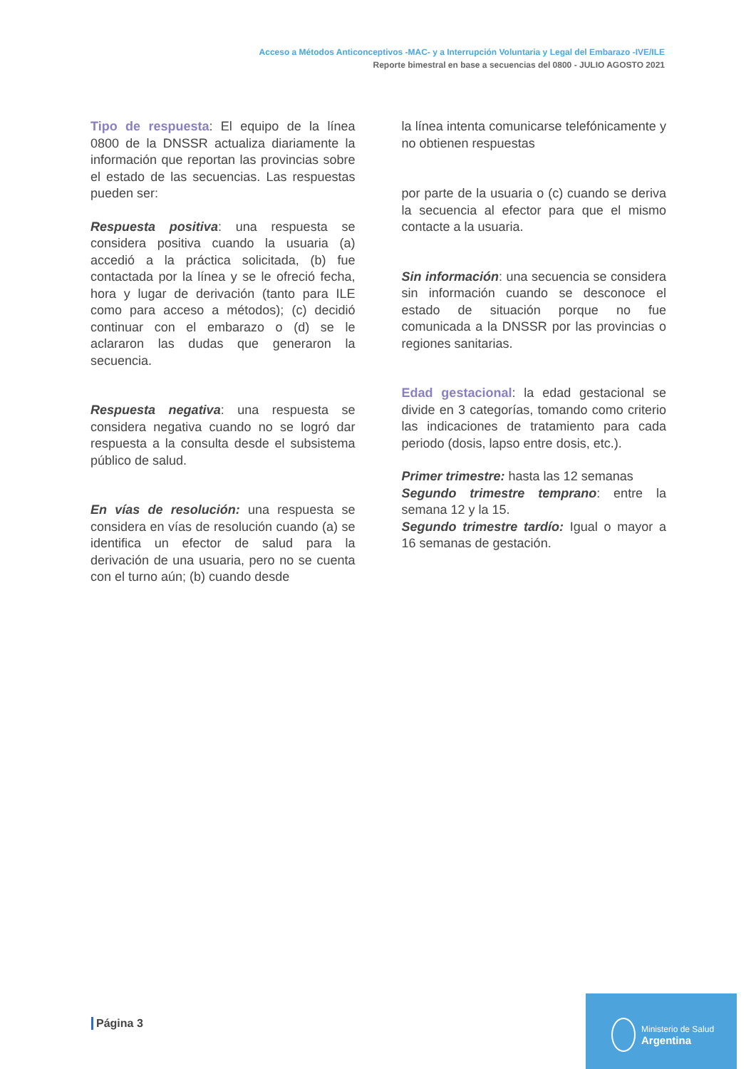Acceso a Métodos Anticonceptivos -MAC- y a Interrupción Voluntaria y Legal del Embarazo -IVE/ILE
Reporte bimestral en base a secuencias del 0800 - JULIO AGOSTO 2021
Tipo de respuesta: El equipo de la línea 0800 de la DNSSR actualiza diariamente la información que reportan las provincias sobre el estado de las secuencias. Las respuestas pueden ser:
Respuesta positiva: una respuesta se considera positiva cuando la usuaria (a) accedió a la práctica solicitada, (b) fue contactada por la línea y se le ofreció fecha, hora y lugar de derivación (tanto para ILE como para acceso a métodos); (c) decidió continuar con el embarazo o (d) se le aclararon las dudas que generaron la secuencia.
Respuesta negativa: una respuesta se considera negativa cuando no se logró dar respuesta a la consulta desde el subsistema público de salud.
En vías de resolución: una respuesta se considera en vías de resolución cuando (a) se identifica un efector de salud para la derivación de una usuaria, pero no se cuenta con el turno aún; (b) cuando desde
la línea intenta comunicarse telefónicamente y no obtienen respuestas
por parte de la usuaria o (c) cuando se deriva la secuencia al efector para que el mismo contacte a la usuaria.
Sin información: una secuencia se considera sin información cuando se desconoce el estado de situación porque no fue comunicada a la DNSSR por las provincias o regiones sanitarias.
Edad gestacional: la edad gestacional se divide en 3 categorías, tomando como criterio las indicaciones de tratamiento para cada periodo (dosis, lapso entre dosis, etc.).
Primer trimestre: hasta las 12 semanas
Segundo trimestre temprano: entre la semana 12 y la 15.
Segundo trimestre tardío: Igual o mayor a 16 semanas de gestación.
Página 3
Ministerio de Salud
Argentina